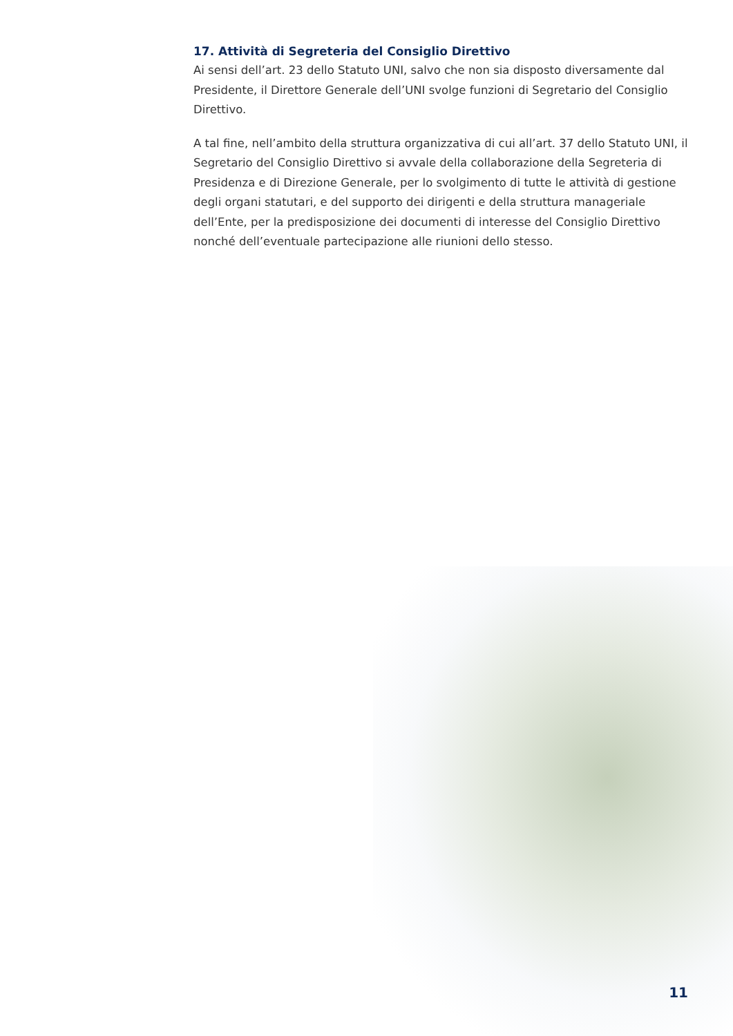17. Attività di Segreteria del Consiglio Direttivo
Ai sensi dell’art. 23 dello Statuto UNI, salvo che non sia disposto diversamente dal Presidente, il Direttore Generale dell’UNI svolge funzioni di Segretario del Consiglio Direttivo.
A tal fine, nell’ambito della struttura organizzativa di cui all’art. 37 dello Statuto UNI, il Segretario del Consiglio Direttivo si avvale della collaborazione della Segreteria di Presidenza e di Direzione Generale, per lo svolgimento di tutte le attività di gestione degli organi statutari, e del supporto dei dirigenti e della struttura manageriale dell’Ente, per la predisposizione dei documenti di interesse del Consiglio Direttivo nonché dell’eventuale partecipazione alle riunioni dello stesso.
11